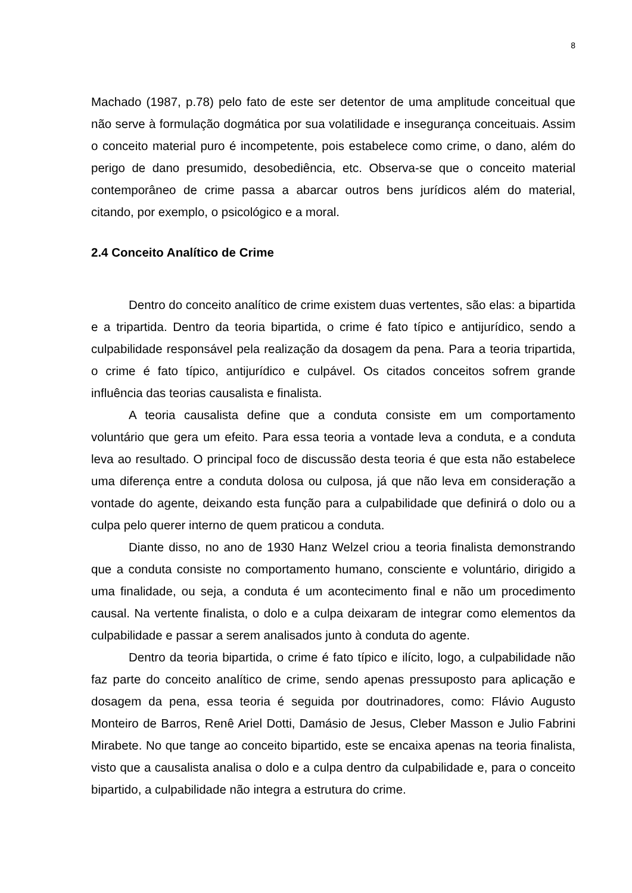8
Machado (1987, p.78) pelo fato de este ser detentor de uma amplitude conceitual que não serve à formulação dogmática por sua volatilidade e insegurança conceituais. Assim o conceito material puro é incompetente, pois estabelece como crime, o dano, além do perigo de dano presumido, desobediência, etc. Observa-se que o conceito material contemporâneo de crime passa a abarcar outros bens jurídicos além do material, citando, por exemplo, o psicológico e a moral.
2.4 Conceito Analítico de Crime
Dentro do conceito analítico de crime existem duas vertentes, são elas: a bipartida e a tripartida. Dentro da teoria bipartida, o crime é fato típico e antijurídico, sendo a culpabilidade responsável pela realização da dosagem da pena. Para a teoria tripartida, o crime é fato típico, antijurídico e culpável. Os citados conceitos sofrem grande influência das teorias causalista e finalista.
A teoria causalista define que a conduta consiste em um comportamento voluntário que gera um efeito. Para essa teoria a vontade leva a conduta, e a conduta leva ao resultado. O principal foco de discussão desta teoria é que esta não estabelece uma diferença entre a conduta dolosa ou culposa, já que não leva em consideração a vontade do agente, deixando esta função para a culpabilidade que definirá o dolo ou a culpa pelo querer interno de quem praticou a conduta.
Diante disso, no ano de 1930 Hanz Welzel criou a teoria finalista demonstrando que a conduta consiste no comportamento humano, consciente e voluntário, dirigido a uma finalidade, ou seja, a conduta é um acontecimento final e não um procedimento causal. Na vertente finalista, o dolo e a culpa deixaram de integrar como elementos da culpabilidade e passar a serem analisados junto à conduta do agente.
Dentro da teoria bipartida, o crime é fato típico e ilícito, logo, a culpabilidade não faz parte do conceito analítico de crime, sendo apenas pressuposto para aplicação e dosagem da pena, essa teoria é seguida por doutrinadores, como: Flávio Augusto Monteiro de Barros, Renê Ariel Dotti, Damásio de Jesus, Cleber Masson e Julio Fabrini Mirabete. No que tange ao conceito bipartido, este se encaixa apenas na teoria finalista, visto que a causalista analisa o dolo e a culpa dentro da culpabilidade e, para o conceito bipartido, a culpabilidade não integra a estrutura do crime.